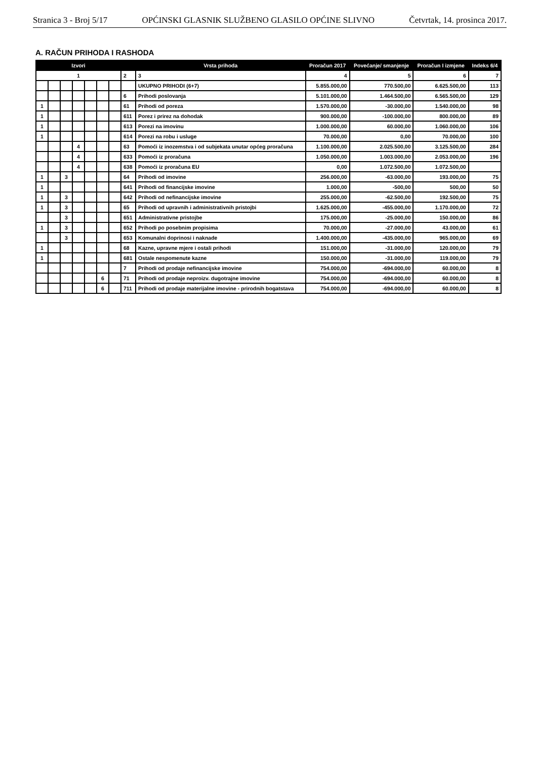Stranica 3 - Broj 5/17 OPĆINSKI GLASNIK SLUŽBENO GLASILO OPĆINE SLIVNO Četvrtak, 14. prosinca 2017.
A. RAČUN PRIHODA I RASHODA
| Izvori | | | | | | | | Vrsta prihoda | Proračun 2017 | Povećanje/ smanjenje | Proračun I izmjene | Indeks 6/4 |
| --- | --- | --- | --- | --- | --- | --- | --- | --- | --- | --- | --- | --- |
| 1 | | | | | | | 2 | 3 | 4 | 5 | 6 | 7 |
| | | | | | | | | UKUPNO PRIHODI (6+7) | 5.855.000,00 | 770.500,00 | 6.625.500,00 | 113 |
| | | | | | | | 6 | Prihodi poslovanja | 5.101.000,00 | 1.464.500,00 | 6.565.500,00 | 129 |
| 1 | | | | | | | 61 | Prihodi od poreza | 1.570.000,00 | -30.000,00 | 1.540.000,00 | 98 |
| 1 | | | | | | | 611 | Porez i prirez na dohodak | 900.000,00 | -100.000,00 | 800.000,00 | 89 |
| 1 | | | | | | | 613 | Porezi na imovinu | 1.000.000,00 | 60.000,00 | 1.060.000,00 | 106 |
| 1 | | | | | | | 614 | Porezi na robu i usluge | 70.000,00 | 0,00 | 70.000,00 | 100 |
| | | | 4 | | | | 63 | Pomoći iz inozemstva i od subjekata unutar općeg proračuna | 1.100.000,00 | 2.025.500,00 | 3.125.500,00 | 284 |
| | | | 4 | | | | 633 | Pomoći iz proračuna | 1.050.000,00 | 1.003.000,00 | 2.053.000,00 | 196 |
| | | | 4 | | | | 638 | Pomoći iz proračuna EU | 0,00 | 1.072.500,00 | 1.072.500,00 | |
| 1 | | 3 | | | | | 64 | Prihodi od imovine | 256.000,00 | -63.000,00 | 193.000,00 | 75 |
| 1 | | | | | | | 641 | Prihodi od financijske imovine | 1.000,00 | -500,00 | 500,00 | 50 |
| 1 | | 3 | | | | | 642 | Prihodi od nefinancijske imovine | 255.000,00 | -62.500,00 | 192.500,00 | 75 |
| 1 | | 3 | | | | | 65 | Prihodi od upravnih i administrativnih pristojbi | 1.625.000,00 | -455.000,00 | 1.170.000,00 | 72 |
| | | 3 | | | | | 651 | Administrativne pristojbe | 175.000,00 | -25.000,00 | 150.000,00 | 86 |
| 1 | | 3 | | | | | 652 | Prihodi po posebnim propisima | 70.000,00 | -27.000,00 | 43.000,00 | 61 |
| | | 3 | | | | | 653 | Komunalni doprinosi i naknade | 1.400.000,00 | -435.000,00 | 965.000,00 | 69 |
| 1 | | | | | | | 68 | Kazne, upravne mjere i ostali prihodi | 151.000,00 | -31.000,00 | 120.000,00 | 79 |
| 1 | | | | | | | 681 | Ostale nespomenute kazne | 150.000,00 | -31.000,00 | 119.000,00 | 79 |
| | | | | | | | 7 | Prihodi od prodaje nefinancijske imovine | 754.000,00 | -694.000,00 | 60.000,00 | 8 |
| | | | | | 6 | | 71 | Prihodi od prodaje neproizv. dugotrajne imovine | 754.000,00 | -694.000,00 | 60.000,00 | 8 |
| | | | | | 6 | | 711 | Prihodi od prodaje materijalne imovine - prirodnih bogatstava | 754.000,00 | -694.000,00 | 60.000,00 | 8 |